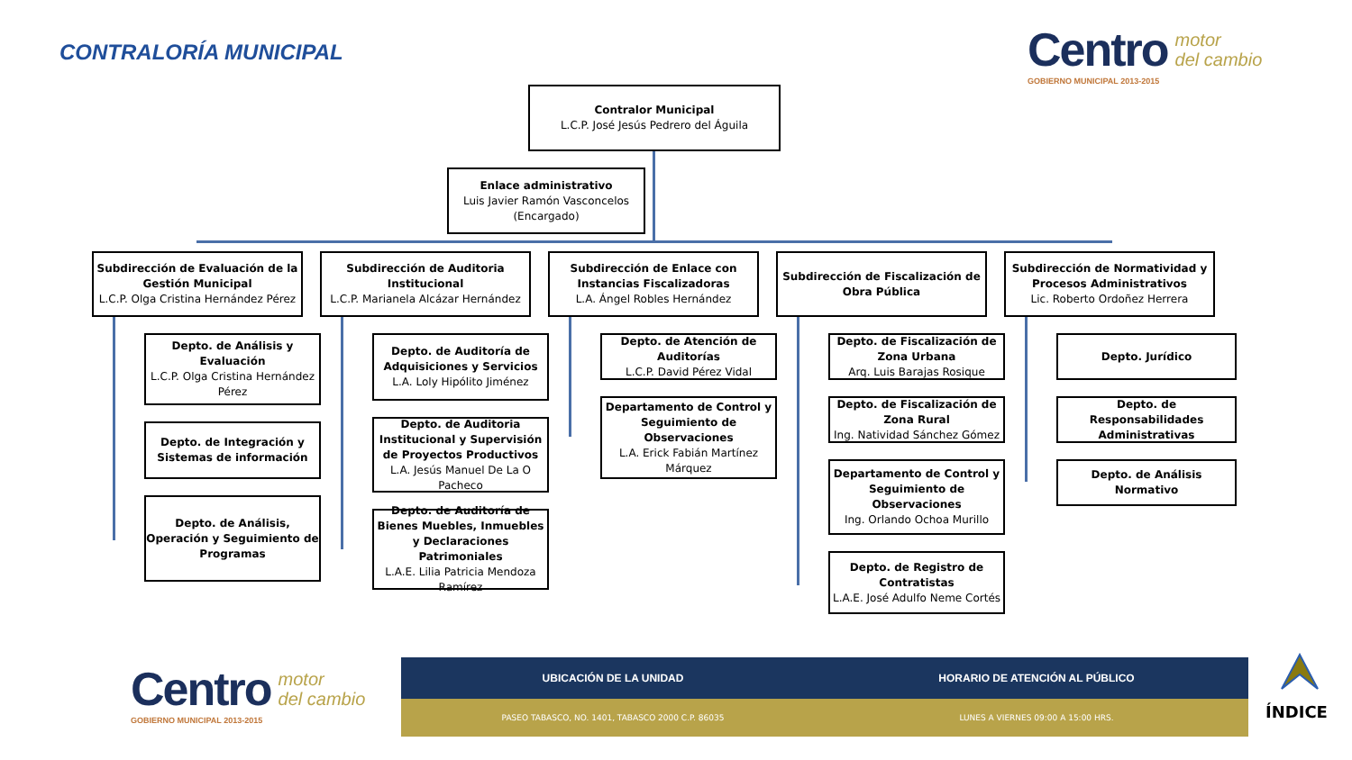CONTRALORÍA MUNICIPAL
Centro motor
del cambio
GOBIERNO MUNICIPAL 2013-2015
Contralor Municipal
L.C.P. José Jesús Pedrero del Águila
Enlace administrativo
Luis Javier Ramón Vasconcelos (Encargado)
Subdirección de Evaluación de la Gestión Municipal
L.C.P. Olga Cristina Hernández Pérez
Subdirección de Auditoria Institucional
L.C.P. Marianela Alcázar Hernández
Subdirección de Enlace con Instancias Fiscalizadoras
L.A. Ángel Robles Hernández
Subdirección de Fiscalización de Obra Pública
Subdirección de Normatividad y Procesos Administrativos
Lic. Roberto Ordoñez Herrera
Depto. de Análisis y Evaluación
L.C.P. Olga Cristina Hernández Pérez
Depto. de Integración y Sistemas de información
Depto. de Análisis, Operación y Seguimiento de Programas
Depto. de Auditoría de Adquisiciones y Servicios
L.A. Loly Hipólito Jiménez
Depto. de Auditoria Institucional y Supervisión de Proyectos Productivos
L.A. Jesús Manuel De La O Pacheco
Depto. de Auditoría de Bienes Muebles, Inmuebles y Declaraciones Patrimoniales
L.A.E. Lilia Patricia Mendoza Ramírez
Depto. de Atención de Auditorías
L.C.P. David Pérez Vidal
Departamento de Control y Seguimiento de Observaciones
L.A. Erick Fabián Martínez Márquez
Depto. de Fiscalización de Zona Urbana
Arq. Luis Barajas Rosique
Depto. de Fiscalización de Zona Rural
Ing. Natividad Sánchez Gómez
Departamento de Control y Seguimiento de Observaciones
Ing. Orlando Ochoa Murillo
Depto. de Registro de Contratistas
L.A.E. José Adulfo Neme Cortés
Depto. Jurídico
Depto. de Responsabilidades Administrativas
Depto. de Análisis Normativo
Centro motor
del cambio
GOBIERNO MUNICIPAL 2013-2015
UBICACIÓN DE LA UNIDAD HORARIO DE ATENCIÓN AL PÚBLICO
PASEO TABASCO, NO. 1401, TABASCO 2000 C.P. 86035 LUNES A VIERNES 09:00 A 15:00 HRS. ÍNDICE